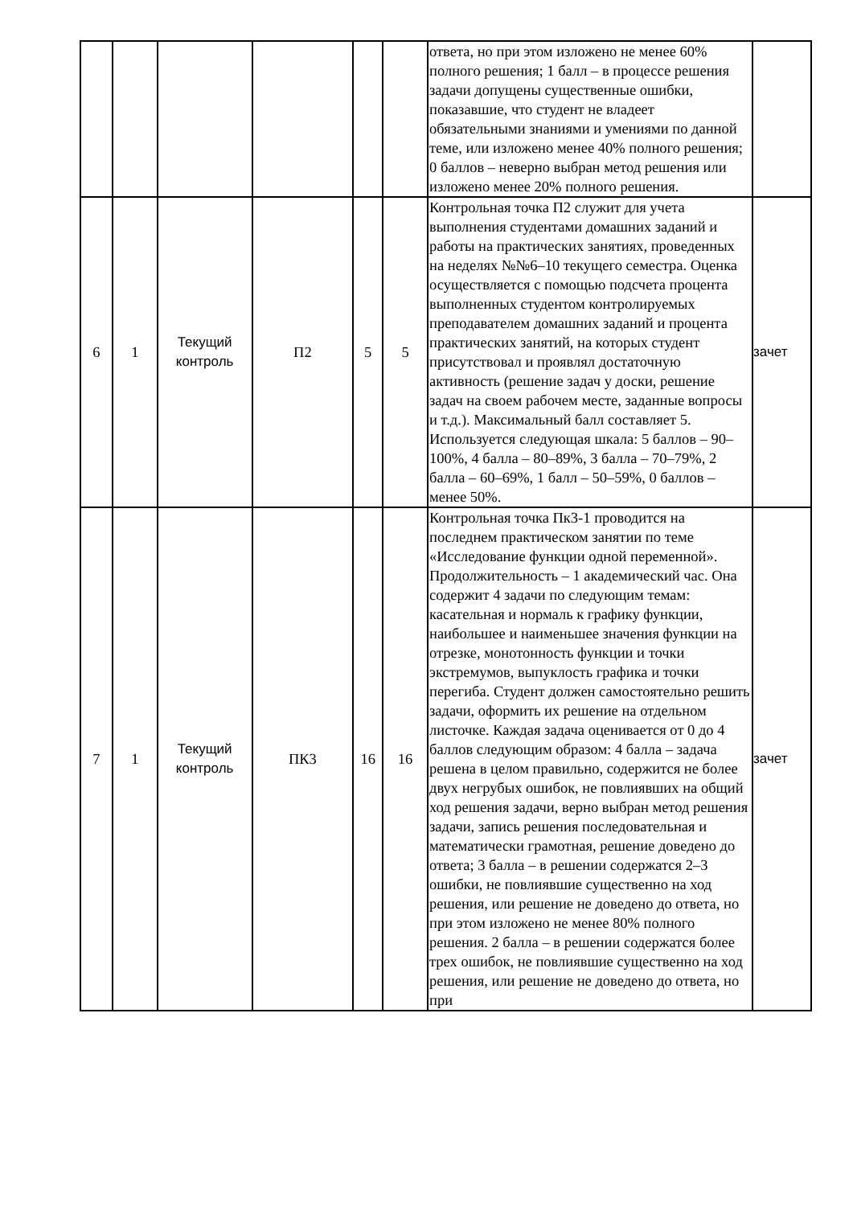| | | | | | | ответа, но при этом изложено не менее 60% полного решения; 1 балл – в процессе решения задачи допущены существенные ошибки, показавшие, что студент не владеет обязательными знаниями и умениями по данной теме, или изложено менее 40% полного решения; 0 баллов – неверно выбран метод решения или изложено менее 20% полного решения. | |
| 6 | 1 | Текущий контроль | П2 | 5 | 5 | Контрольная точка П2 служит для учета выполнения студентами домашних заданий и работы на практических занятиях, проведенных на неделях №№6–10 текущего семестра. Оценка осуществляется с помощью подсчета процента выполненных студентом контролируемых преподавателем домашних заданий и процента практических занятий, на которых студент присутствовал и проявлял достаточную активность (решение задач у доски, решение задач на своем рабочем месте, заданные вопросы и т.д.). Максимальный балл составляет 5. Используется следующая шкала: 5 баллов – 90–100%, 4 балла – 80–89%, 3 балла – 70–79%, 2 балла – 60–69%, 1 балл – 50–59%, 0 баллов – менее 50%. | зачет |
| 7 | 1 | Текущий контроль | ПК3 | 16 | 16 | Контрольная точка Пк3-1 проводится на последнем практическом занятии по теме «Исследование функции одной переменной». Продолжительность – 1 академический час. Она содержит 4 задачи по следующим темам: касательная и нормаль к графику функции, наибольшее и наименьшее значения функции на отрезке, монотонность функции и точки экстремумов, выпуклость графика и точки перегиба. Студент должен самостоятельно решить задачи, оформить их решение на отдельном листочке. Каждая задача оценивается от 0 до 4 баллов следующим образом: 4 балла – задача решена в целом правильно, содержится не более двух негрубых ошибок, не повлиявших на общий ход решения задачи, верно выбран метод решения задачи, запись решения последовательная и математически грамотная, решение доведено до ответа; 3 балла – в решении содержатся 2–3 ошибки, не повлиявшие существенно на ход решения, или решение не доведено до ответа, но при этом изложено не менее 80% полного решения. 2 балла – в решении содержатся более трех ошибок, не повлиявшие существенно на ход решения, или решение не доведено до ответа, но при | зачет |